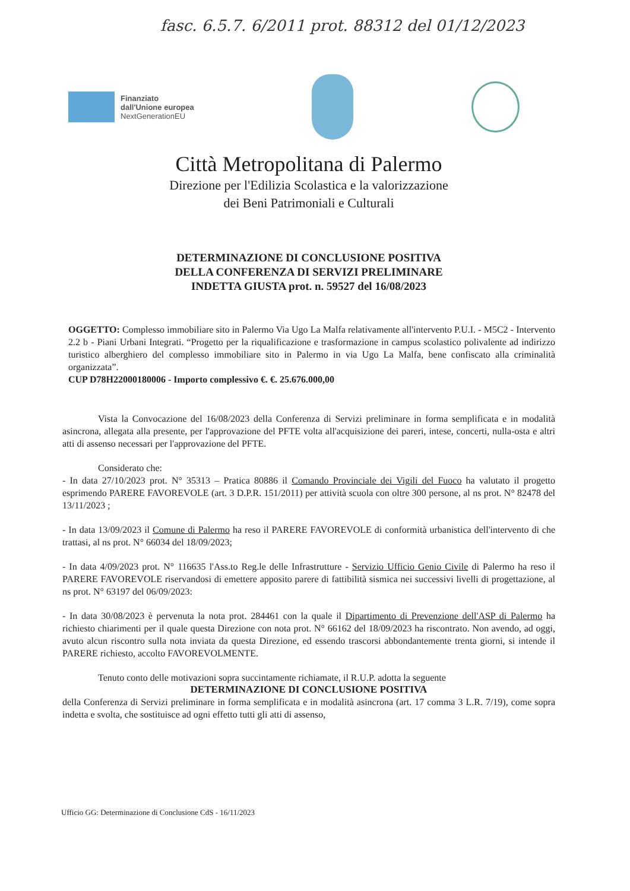fasc. 6.5.7. 6/2011 prot. 88312 del 01/12/2023
Finanziato
dall'Unione europea
NextGenerationEU
Città Metropolitana di Palermo
Direzione per l'Edilizia Scolastica e la valorizzazione
dei Beni Patrimoniali e Culturali
DETERMINAZIONE DI CONCLUSIONE POSITIVA
DELLA CONFERENZA DI SERVIZI PRELIMINARE
INDETTA GIUSTA prot. n. 59527 del 16/08/2023
OGGETTO: Complesso immobiliare sito in Palermo Via Ugo La Malfa relativamente all'intervento P.U.I. - M5C2 - Intervento 2.2 b - Piani Urbani Integrati. “Progetto per la riqualificazione e trasformazione in campus scolastico polivalente ad indirizzo turistico alberghiero del complesso immobiliare sito in Palermo in via Ugo La Malfa, bene confiscato alla criminalità organizzata”.
CUP D78H22000180006 - Importo complessivo €. €. 25.676.000,00
Vista la Convocazione del 16/08/2023 della Conferenza di Servizi preliminare in forma semplificata e in modalità asincrona, allegata alla presente, per l'approvazione del PFTE volta all'acquisizione dei pareri, intese, concerti, nulla-osta e altri atti di assenso necessari per l'approvazione del PFTE.
Considerato che:
- In data 27/10/2023 prot. N° 35313 – Pratica 80886 il Comando Provinciale dei Vigili del Fuoco ha valutato il progetto esprimendo PARERE FAVOREVOLE (art. 3 D.P.R. 151/2011) per attività scuola con oltre 300 persone, al ns prot. N° 82478 del 13/11/2023 ;
- In data 13/09/2023 il Comune di Palermo ha reso il PARERE FAVOREVOLE di conformità urbanistica dell'intervento di che trattasi, al ns prot. N° 66034 del 18/09/2023;
- In data 4/09/2023 prot. N° 116635 l'Ass.to Reg.le delle Infrastrutture - Servizio Ufficio Genio Civile di Palermo ha reso il PARERE FAVOREVOLE riservandosi di emettere apposito parere di fattibilità sismica nei successivi livelli di progettazione, al ns prot. N° 63197 del 06/09/2023:
- In data 30/08/2023 è pervenuta la nota prot. 284461 con la quale il Dipartimento di Prevenzione dell'ASP di Palermo ha richiesto chiarimenti per il quale questa Direzione con nota prot. N° 66162 del 18/09/2023 ha riscontrato. Non avendo, ad oggi, avuto alcun riscontro sulla nota inviata da questa Direzione, ed essendo trascorsi abbondantemente trenta giorni, si intende il PARERE richiesto, accolto FAVOREVOLMENTE.
Tenuto conto delle motivazioni sopra succintamente richiamate, il R.U.P. adotta la seguente
DETERMINAZIONE DI CONCLUSIONE POSITIVA
della Conferenza di Servizi preliminare in forma semplificata e in modalità asincrona (art. 17 comma 3 L.R. 7/19), come sopra indetta e svolta, che sostituisce ad ogni effetto tutti gli atti di assenso,
Ufficio GG: Determinazione di Conclusione CdS - 16/11/2023